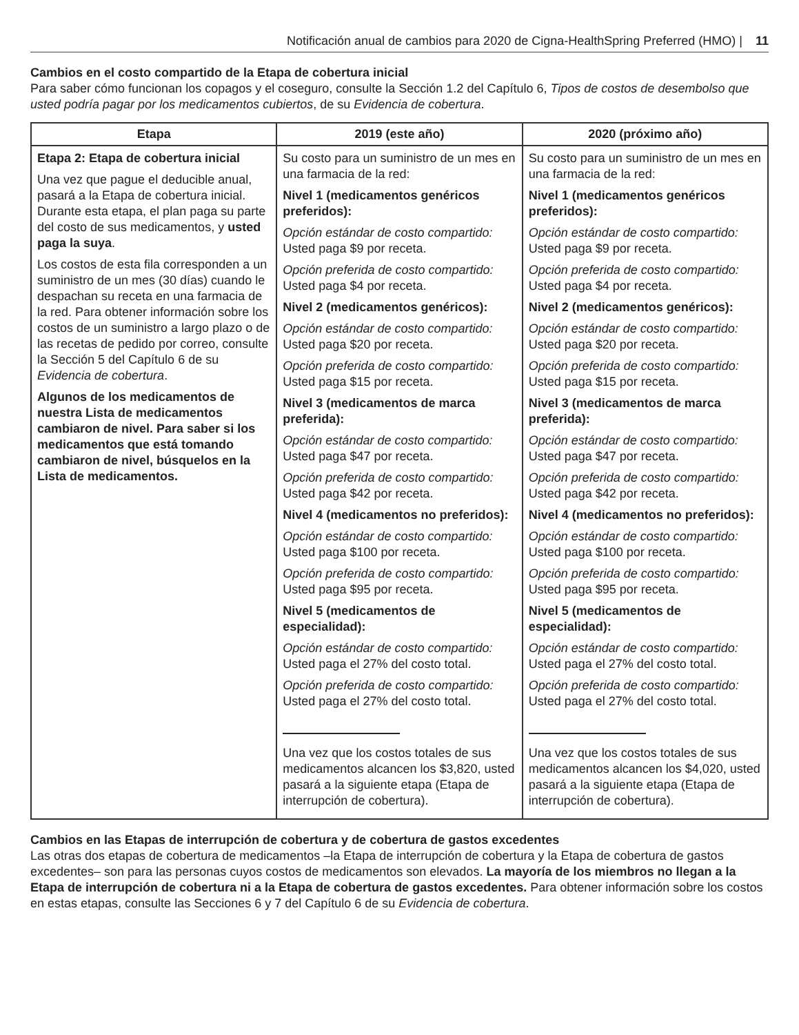Notificación anual de cambios para 2020 de Cigna-HealthSpring Preferred (HMO) | 11
Cambios en el costo compartido de la Etapa de cobertura inicial
Para saber cómo funcionan los copagos y el coseguro, consulte la Sección 1.2 del Capítulo 6, Tipos de costos de desembolso que usted podría pagar por los medicamentos cubiertos, de su Evidencia de cobertura.
| Etapa | 2019 (este año) | 2020 (próximo año) |
| --- | --- | --- |
| Etapa 2: Etapa de cobertura inicial Una vez que pague el deducible anual, pasará a la Etapa de cobertura inicial. Durante esta etapa, el plan paga su parte del costo de sus medicamentos, y usted paga la suya . Los costos de esta fila corresponden a un suministro de un mes (30 días) cuando le despachan su receta en una farmacia de la red. Para obtener información sobre los costos de un suministro a largo plazo o de las recetas de pedido por correo, consulte la Sección 5 del Capítulo 6 de su Evidencia de cobertura . Algunos de los medicamentos de nuestra Lista de medicamentos cambiaron de nivel. Para saber si los medicamentos que está tomando cambiaron de nivel, búsquelos en la Lista de medicamentos. | Su costo para un suministro de un mes en una farmacia de la red: Nivel 1 (medicamentos genéricos preferidos): Opción estándar de costo compartido: Usted paga $9 por receta. Opción preferida de costo compartido: Usted paga $4 por receta. Nivel 2 (medicamentos genéricos): Opción estándar de costo compartido: Usted paga $20 por receta. Opción preferida de costo compartido: Usted paga $15 por receta. Nivel 3 (medicamentos de marca preferida): Opción estándar de costo compartido: Usted paga $47 por receta. Opción preferida de costo compartido: Usted paga $42 por receta. Nivel 4 (medicamentos no preferidos): Opción estándar de costo compartido: Usted paga $100 por receta. Opción preferida de costo compartido: Usted paga $95 por receta. Nivel 5 (medicamentos de especialidad): Opción estándar de costo compartido: Usted paga el 27% del costo total. Opción preferida de costo compartido: Usted paga el 27% del costo total. Una vez que los costos totales de sus medicamentos alcancen los $3,820, usted pasará a la siguiente etapa (Etapa de interrupción de cobertura). | Su costo para un suministro de un mes en una farmacia de la red: Nivel 1 (medicamentos genéricos preferidos): Opción estándar de costo compartido: Usted paga $9 por receta. Opción preferida de costo compartido: Usted paga $4 por receta. Nivel 2 (medicamentos genéricos): Opción estándar de costo compartido: Usted paga $20 por receta. Opción preferida de costo compartido: Usted paga $15 por receta. Nivel 3 (medicamentos de marca preferida): Opción estándar de costo compartido: Usted paga $47 por receta. Opción preferida de costo compartido: Usted paga $42 por receta. Nivel 4 (medicamentos no preferidos): Opción estándar de costo compartido: Usted paga $100 por receta. Opción preferida de costo compartido: Usted paga $95 por receta. Nivel 5 (medicamentos de especialidad): Opción estándar de costo compartido: Usted paga el 27% del costo total. Opción preferida de costo compartido: Usted paga el 27% del costo total. Una vez que los costos totales de sus medicamentos alcancen los $4,020, usted pasará a la siguiente etapa (Etapa de interrupción de cobertura). |
Cambios en las Etapas de interrupción de cobertura y de cobertura de gastos excedentes
Las otras dos etapas de cobertura de medicamentos –la Etapa de interrupción de cobertura y la Etapa de cobertura de gastos excedentes– son para las personas cuyos costos de medicamentos son elevados. La mayoría de los miembros no llegan a la Etapa de interrupción de cobertura ni a la Etapa de cobertura de gastos excedentes. Para obtener información sobre los costos en estas etapas, consulte las Secciones 6 y 7 del Capítulo 6 de su Evidencia de cobertura.